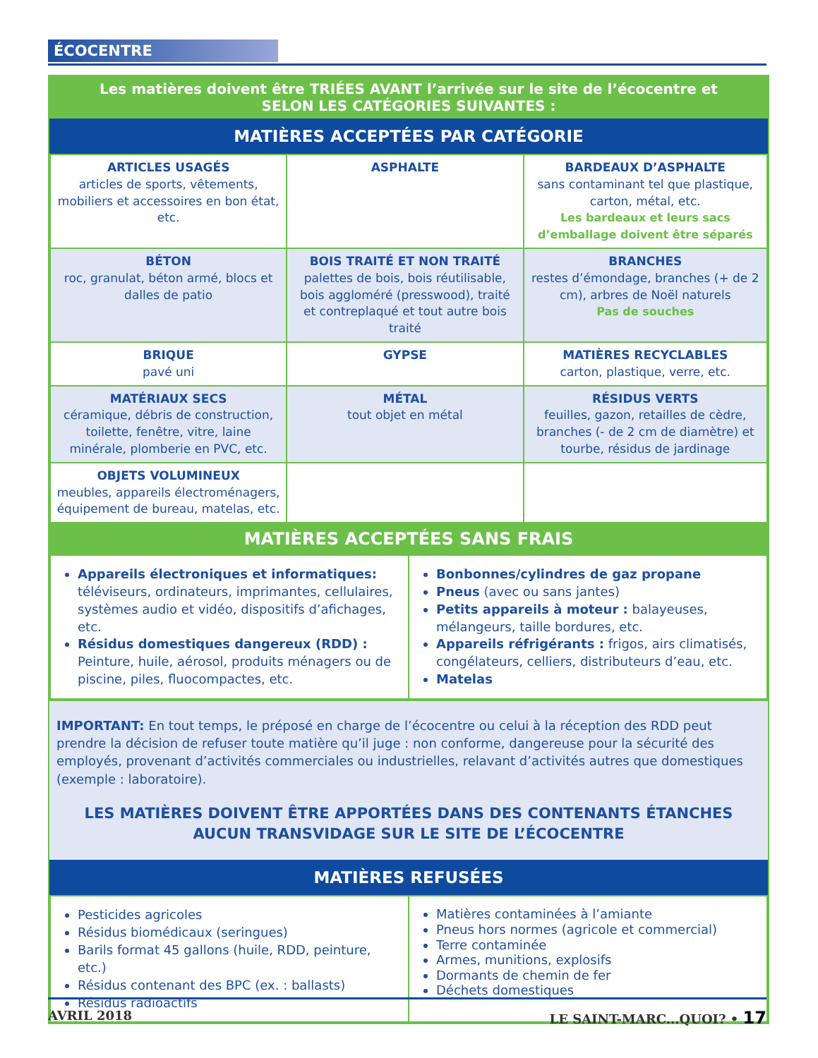ÉCOCENTRE
Les matières doivent être TRIÉES AVANT l’arrivée sur le site de l’écocentre et
SELON LES CATÉGORIES SUIVANTES :
MATIÈRES ACCEPTÉES PAR CATÉGORIE
| ARTICLES USAGÉS articles de sports, vêtements, mobiliers et accessoires en bon état, etc. | ASPHALTE | BARDEAUX D’ASPHALTE sans contaminant tel que plastique, carton, métal, etc. Les bardeaux et leurs sacs d’emballage doivent être séparés |
| BÉTON roc, granulat, béton armé, blocs et dalles de patio | BOIS TRAITÉ ET NON TRAITÉ palettes de bois, bois réutilisable, bois aggloméré (presswood), traité et contreplaqué et tout autre bois traité | BRANCHES restes d’émondage, branches (+ de 2 cm), arbres de Noël naturels Pas de souches |
| BRIQUE pavé uni | GYPSE | MATIÈRES RECYCLABLES carton, plastique, verre, etc. |
| MATÉRIAUX SECS céramique, débris de construction, toilette, fenêtre, vitre, laine minérale, plomberie en PVC, etc. | MÉTAL tout objet en métal | RÉSIDUS VERTS feuilles, gazon, retailles de cèdre, branches (- de 2 cm de diamètre) et tourbe, résidus de jardinage |
| OBJETS VOLUMINEUX meubles, appareils électroménagers, équipement de bureau, matelas, etc. | | |
MATIÈRES ACCEPTÉES SANS FRAIS
| Appareils électroniques et informatiques: téléviseurs, ordinateurs, imprimantes, cellulaires, systèmes audio et vidéo, dispositifs d’afichages, etc. Résidus domestiques dangereux (RDD) : Peinture, huile, aérosol, produits ménagers ou de piscine, piles, fluocompactes, etc. | Bonbonnes/cylindres de gaz propane Pneus (avec ou sans jantes) Petits appareils à moteur : balayeuses, mélangeurs, taille bordures, etc. Appareils réfrigérants : frigos, airs climatisés, congélateurs, celliers, distributeurs d’eau, etc. Matelas |
IMPORTANT: En tout temps, le préposé en charge de l’écocentre ou celui à la réception des RDD peut prendre la décision de refuser toute matière qu’il juge : non conforme, dangereuse pour la sécurité des employés, provenant d’activités commerciales ou industrielles, relavant d’activités autres que domestiques (exemple : laboratoire).
LES MATIÈRES DOIVENT ÊTRE APPORTÉES DANS DES CONTENANTS ÉTANCHES
AUCUN TRANSVIDAGE SUR LE SITE DE L’ÉCOCENTRE
MATIÈRES REFUSÉES
| Pesticides agricoles Résidus biomédicaux (seringues) Barils format 45 gallons (huile, RDD, peinture, etc.) Résidus contenant des BPC (ex. : ballasts) Résidus radioactifs | Matières contaminées à l’amiante Pneus hors normes (agricole et commercial) Terre contaminée Armes, munitions, explosifs Dormants de chemin de fer Déchets domestiques |
AVRIL 2018 LE SAINT-MARC...QUOI? • 17